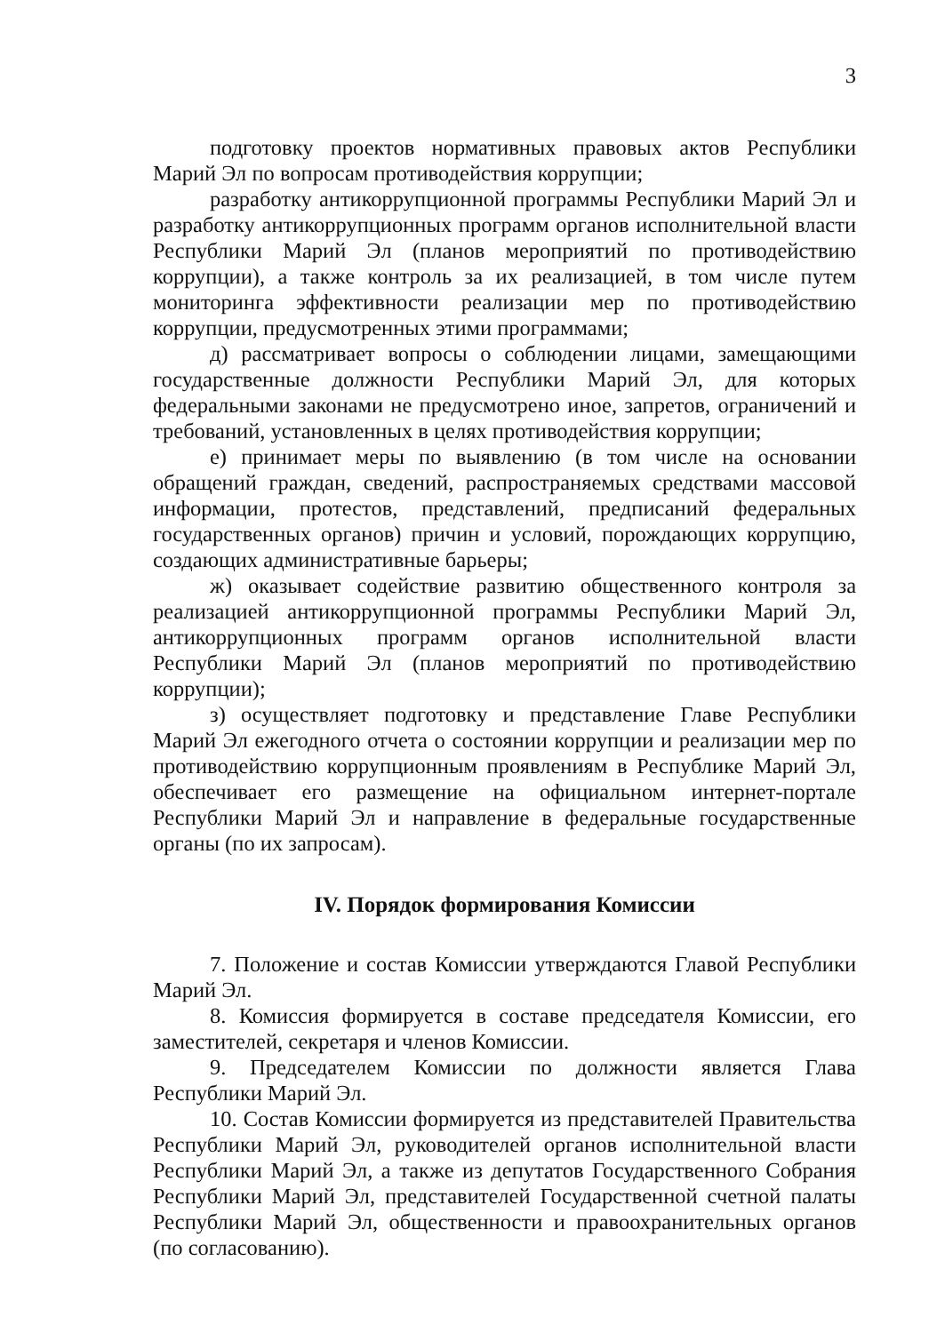3
подготовку проектов нормативных правовых актов Республики Марий Эл по вопросам противодействия коррупции;
разработку антикоррупционной программы Республики Марий Эл и разработку антикоррупционных программ органов исполнительной власти Республики Марий Эл (планов мероприятий по противодействию коррупции), а также контроль за их реализацией, в том числе путем мониторинга эффективности реализации мер по противодействию коррупции, предусмотренных этими программами;
д) рассматривает вопросы о соблюдении лицами, замещающими государственные должности Республики Марий Эл, для которых федеральными законами не предусмотрено иное, запретов, ограничений и требований, установленных в целях противодействия коррупции;
е) принимает меры по выявлению (в том числе на основании обращений граждан, сведений, распространяемых средствами массовой информации, протестов, представлений, предписаний федеральных государственных органов) причин и условий, порождающих коррупцию, создающих административные барьеры;
ж) оказывает содействие развитию общественного контроля за реализацией антикоррупционной программы Республики Марий Эл, антикоррупционных программ органов исполнительной власти Республики Марий Эл (планов мероприятий по противодействию коррупции);
з) осуществляет подготовку и представление Главе Республики Марий Эл ежегодного отчета о состоянии коррупции и реализации мер по противодействию коррупционным проявлениям в Республике Марий Эл, обеспечивает его размещение на официальном интернет-портале Республики Марий Эл и направление в федеральные государственные органы (по их запросам).
IV. Порядок формирования Комиссии
7. Положение и состав Комиссии утверждаются Главой Республики Марий Эл.
8. Комиссия формируется в составе председателя Комиссии, его заместителей, секретаря и членов Комиссии.
9. Председателем Комиссии по должности является Глава Республики Марий Эл.
10. Состав Комиссии формируется из представителей Правительства Республики Марий Эл, руководителей органов исполнительной власти Республики Марий Эл, а также из депутатов Государственного Собрания Республики Марий Эл, представителей Государственной счетной палаты Республики Марий Эл, общественности и правоохранительных органов (по согласованию).